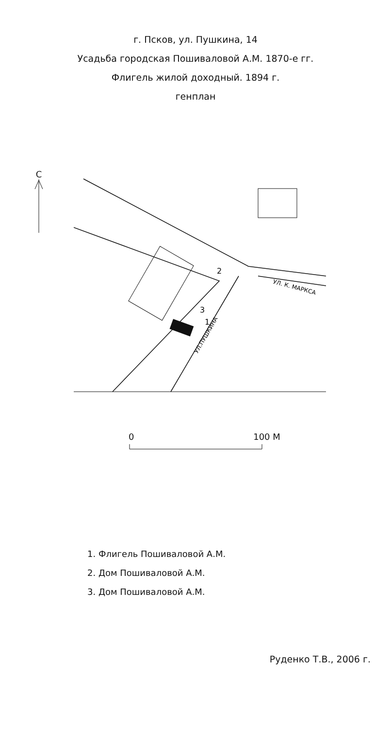г. Псков, ул. Пушкина, 14
Усадьба городская Пошиваловой А.М. 1870-е гг.
Флигель жилой доходный. 1894 г.
генплан
С
1
2
3
УЛ. К. МАРКСА
УЛ.ПУШКИНА
0 100 М
1. Флигель Пошиваловой А.М.
2. Дом Пошиваловой А.М.
3. Дом Пошиваловой А.М.
Руденко Т.В., 2006 г.